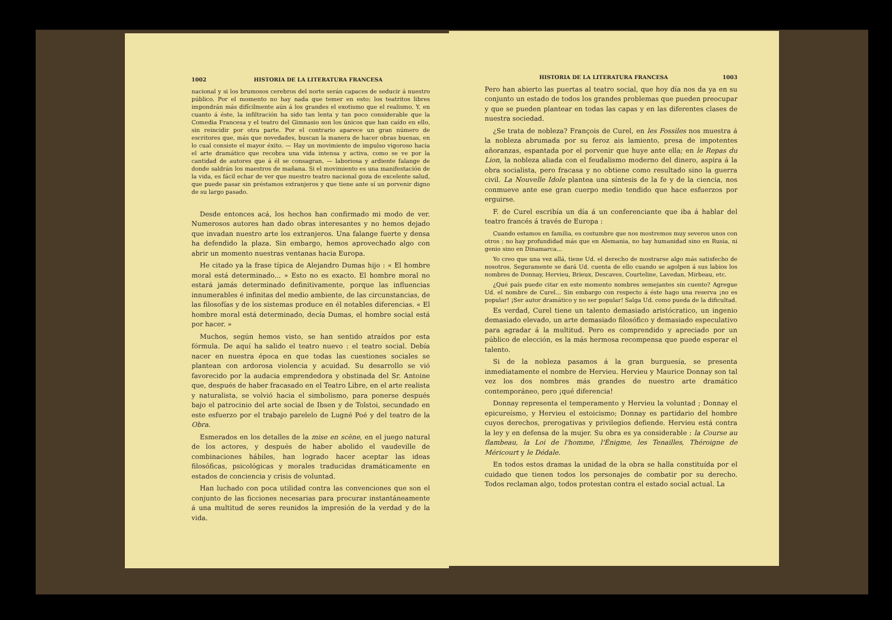1002 HISTORIA DE LA LITERATURA FRANCESA
nacional y si los brumosos cerebros del norte serán capaces de seducir á nuestro público. Por el momento no hay nada que temer en esto; los teatritos libres impondrán más difícilmente aún á los grandes el exotismo que el realismo. Y, en cuanto á éste, la infiltración ha sido tan lenta y tan poco considerable que la Comedia Francesa y el teatro del Gimnasio son los únicos que han caído en ello, sin reincidir por otra parte. Por el contrario aparece un gran número de escritores que, más que novedades, buscan la manera de hacer obras buenas, en lo cual consiste el mayor éxito. — Hay un movimiento de impulso vigoroso hacia el arte dramático que recobra una vida intensa y activa, como se ve por la cantidad de autores que á él se consagran, — laboriosa y ardiente falange de donde saldrán los maestros de mañana. Si el movimiento es una manifestación de la vida, es fácil echar de ver que nuestro teatro nacional goza de excelente salud, que puede pasar sin préstamos extranjeros y que tiene ante sí un porvenir digno de su largo pasado.
Desde entonces acá, los hechos han confirmado mi modo de ver. Numerosos autores han dado obras interesantes y no hemos dejado que invadan nuestro arte los extranjeros. Una falange fuerte y densa ha defendido la plaza. Sin embargo, hemos aprovechado algo con abrir un momento nuestras ventanas hacia Europa.
He citado ya la frase típica de Alejandro Dumas hijo : « El hombre moral está determinado... » Esto no es exacto. El hombre moral no estará jamás determinado definitivamente, porque las influencias innumerables é infinitas del medio ambiente, de las circunstancias, de las filosofías y de los sistemas produce en él notables diferencias. « El hombre moral está determinado, decía Dumas, el hombre social está por hacer. »
Muchos, según hemos visto, se han sentido atraídos por esta fórmula. De aquí ha salido el teatro nuevo : el teatro social. Debía nacer en nuestra época en que todas las cuestiones sociales se plantean con ardorosa violencia y acuidad. Su desarrollo se vió favorecido por la audacia emprendedora y obstinada del Sr. Antoine que, después de haber fracasado en el Teatro Libre, en el arte realista y naturalista, se volvió hacia el simbolismo, para ponerse después bajo el patrocinio del arte social de Ibsen y de Tolstoi, secundado en este esfuerzo por el trabajo parelelo de Lugné Poé y del teatro de la Obra.
Esmerados en los detalles de la mise en scène, en el juego natural de los actores, y después de haber abolido el vaudeville de combinaciones hábiles, han logrado hacer aceptar las ideas filosóficas, psicológicas y morales traducidas dramáticamente en estados de conciencia y crisis de voluntad.
Han luchado con poca utilidad contra las convenciones que son el conjunto de las ficciones necesarias para procurar instantáneamente á una multitud de seres reunidos la impresión de la verdad y de la vida.
HISTORIA DE LA LITERATURA FRANCESA 1003
Pero han abierto las puertas al teatro social, que hoy día nos da ya en su conjunto un estado de todos los grandes problemas que pueden preocupar y que se pueden plantear en todas las capas y en las diferentes clases de nuestra sociedad.
¿Se trata de nobleza? François de Curel, en les Fossiles nos muestra á la nobleza abrumada por su feroz ais lamiento, presa de impotentes añoranzas, espantada por el porvenir que huye ante ella; en le Repas du Lion, la nobleza aliada con el feudalismo moderno del dinero, aspira á la obra socialista, pero fracasa y no obtiene como resultado sino la guerra civil. La Nouvelle Idole plantea una síntesis de la fe y de la ciencia, nos conmueve ante ese gran cuerpo medio tendido que hace esfuerzos por erguirse.
F. de Curel escribía un día á un conferenciante que iba á hablar del teatro francés á través de Europa :
Cuando estamos en familia, es costumbre que nos mostremos muy severos unos con otros ; no hay profundidad más que en Alemania, no hay humanidad sino en Rusia, ni genio sino en Dinamarca...
Yo creo que una vez allá, tiene Ud. el derecho de mostrarse algo más satisfecho de nosotros. Seguramente se dará Ud. cuenta de ello cuando se agolpen á sus labios los nombres de Donnay, Hervieu, Brieux, Descaves, Courteline, Lavedan, Mirbeau, etc.
¿Qué país puede citar en este momento nombres semejantes sin cuento? Agregue Ud. el nombre de Curel... Sin embargo con respecto á éste hago una reserva ¡no es popular! ¡Ser autor dramático y no ser popular! Salga Ud. como pueda de la dificultad.
Es verdad, Curel tiene un talento demasiado aristócratico, un ingenio demasiado elevado, un arte demasiado filosófico y demasiado especulativo para agradar á la multitud. Pero es comprendido y apreciado por un público de elección, es la más hermosa recompensa que puede esperar el talento.
Si de la nobleza pasamos á la gran burguesía, se presenta inmediatamente el nombre de Hervieu. Hervieu y Maurice Donnay son tal vez los dos nombres más grandes de nuestro arte dramático contemporáneo, pero ¡qué diferencia!
Donnay representa el temperamento y Hervieu la voluntad ; Donnay el epicureísmo, y Hervieu el estoicismo; Donnay es partidario del hombre cuyos derechos, prerogativas y privilegios defiende. Hervieu está contra la ley y en defensa de la mujer. Su obra es ya considerable : la Course au flambeau, la Loi de l'homme, l'Énigme, les Tenailles, Théroigne de Méricourt y le Dédale.
En todos estos dramas la unidad de la obra se halla constituída por el cuidado que tienen todos los personajes de combatir por su derecho. Todos reclaman algo, todos protestan contra el estado social actual. La